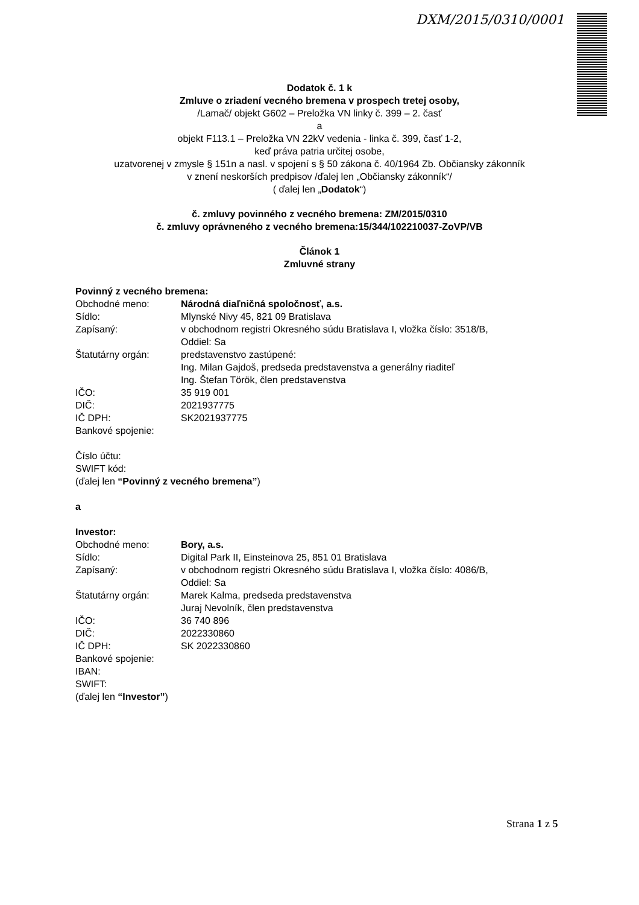DXM/2015/0310/0001
Dodatok č. 1 k
Zmluve o zriadení vecného bremena v prospech tretej osoby,
/Lamač/ objekt G602 – Preložka VN linky č. 399 – 2. časť
a
objekt F113.1 – Preložka VN 22kV vedenia - linka č. 399, časť 1-2,
keď práva patria určitej osobe,
uzatvorenej v zmysle § 151n a nasl. v spojení s § 50 zákona č. 40/1964 Zb. Občiansky zákonník
v znení neskorších predpisov /ďalej len „Občiansky zákonník“/
( ďalej len „Dodatok“)
č. zmluvy povinného z vecného bremena: ZM/2015/0310
č. zmluvy oprávneného z vecného bremena:15/344/102210037-ZoVP/VB
Článok 1
Zmluvné strany
Povinný z vecného bremena:
Obchodné meno: Národná diaľničná spoločnosť, a.s.
Sídlo: Mlynské Nivy 45, 821 09 Bratislava
Zapísaný: v obchodnom registri Okresného súdu Bratislava I, vložka číslo: 3518/B,
Oddiel: Sa
Štatutárny orgán: predstavenstvo zastúpené:
Ing. Milan Gajdoš, predseda predstavenstva a generálny riaditeľ
Ing. Štefan Török, člen predstavenstva
IČO: 35 919 001
DIČ: 2021937775
IČ DPH: SK2021937775
Bankové spojenie:
Číslo účtu:
SWIFT kód:
(ďalej len “Povinný z vecného bremena”)
a
Investor:
Obchodné meno: Bory, a.s.
Sídlo: Digital Park II, Einsteinova 25, 851 01 Bratislava
Zapísaný: v obchodnom registri Okresného súdu Bratislava I, vložka číslo: 4086/B,
Oddiel: Sa
Štatutárny orgán: Marek Kalma, predseda predstavenstva
Juraj Nevolník, člen predstavenstva
IČO: 36 740 896
DIČ: 2022330860
IČ DPH: SK 2022330860
Bankové spojenie:
IBAN:
SWIFT:
(ďalej len “Investor”)
Strana 1 z 5